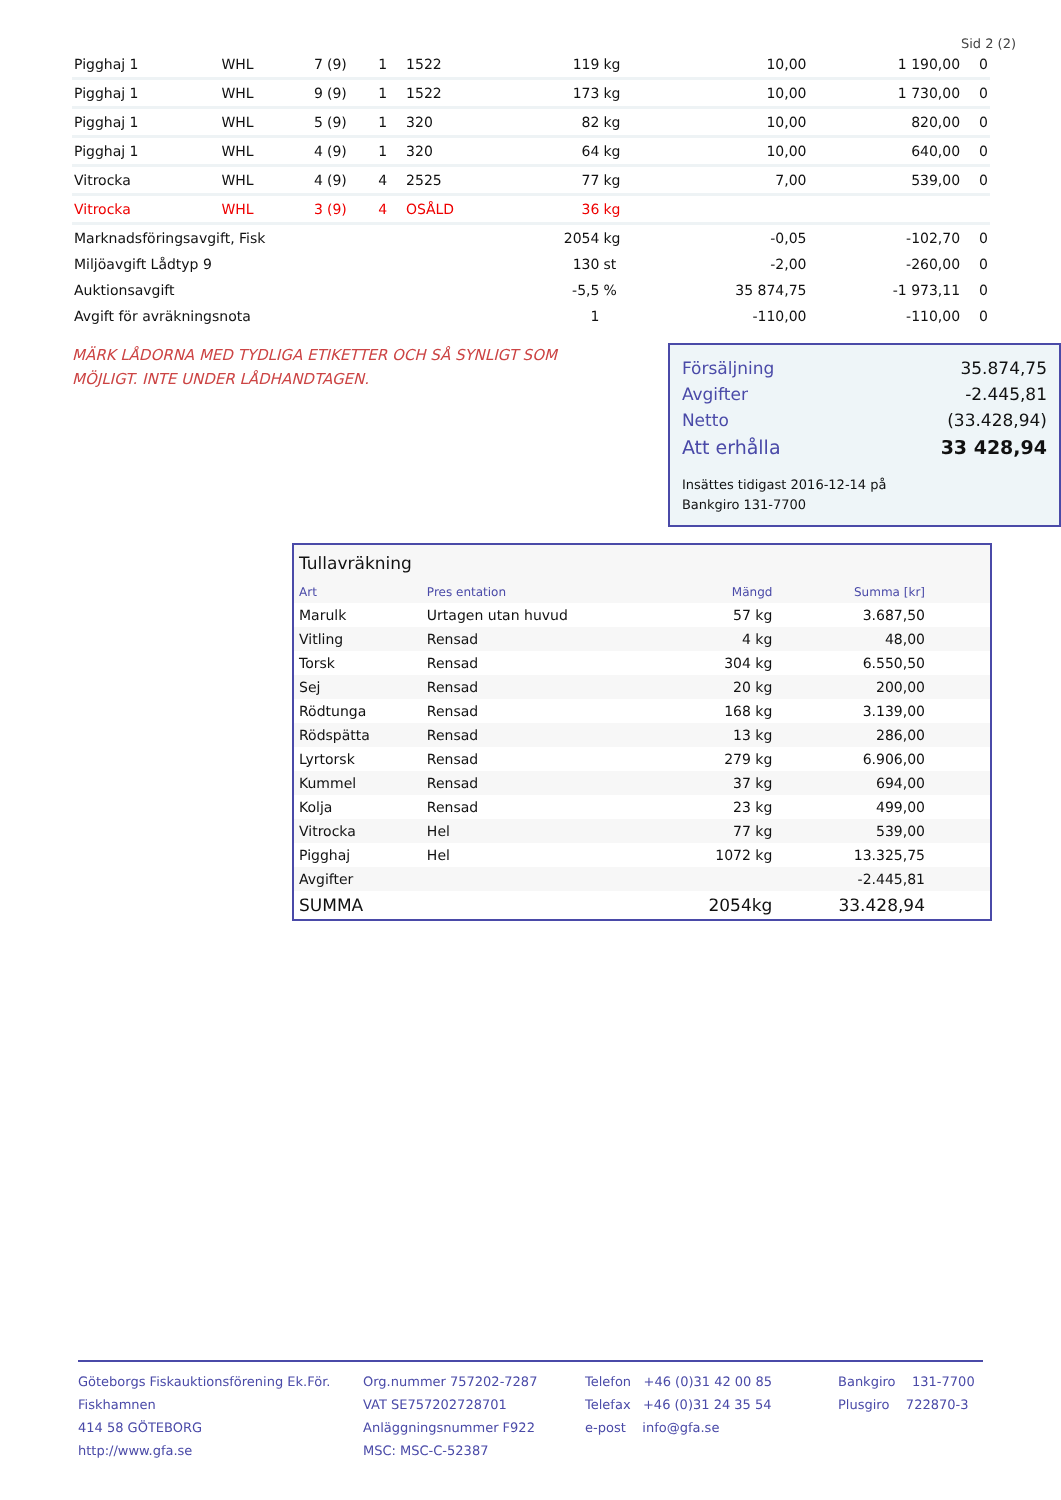Sid 2 (2)
| Pigghaj 1 | WHL | 7 | (9) | 1 | 1522 | 119 | kg | 10,00 | 1 190,00 | 0 |
| Pigghaj 1 | WHL | 9 | (9) | 1 | 1522 | 173 | kg | 10,00 | 1 730,00 | 0 |
| Pigghaj 1 | WHL | 5 | (9) | 1 | 320 | 82 | kg | 10,00 | 820,00 | 0 |
| Pigghaj 1 | WHL | 4 | (9) | 1 | 320 | 64 | kg | 10,00 | 640,00 | 0 |
| Vitrocka | WHL | 4 | (9) | 4 | 2525 | 77 | kg | 7,00 | 539,00 | 0 |
| Vitrocka | WHL | 3 | (9) | 4 | OSÅLD | 36 | kg | | | |
| Marknadsföringsavgift, Fisk | | | | | | 2054 | kg | -0,05 | -102,70 | 0 |
| Miljöavgift Lådtyp 9 | | | | | | 130 | st | -2,00 | -260,00 | 0 |
| Auktionsavgift | | | | | | -5,5 | % | 35 874,75 | -1 973,11 | 0 |
| Avgift för avräkningsnota | | | | | | 1 | | -110,00 | -110,00 | 0 |
MÄRK LÅDORNA MED TYDLIGA ETIKETTER OCH SÅ SYNLIGT SOM MÖJLIGT. INTE UNDER LÅDHANDTAGEN.
| Försäljning | 35.874,75 |
| Avgifter | -2.445,81 |
| Netto | (33.428,94) |
| Att erhålla | 33 428,94 |
Insättes tidigast 2016-12-14 på
Bankgiro 131-7700
Tullavräkning
| Art | Pres entation | Mängd | Summa [kr] | |
| --- | --- | --- | --- | --- |
| Marulk | Urtagen utan huvud | 57 kg | 3.687,50 | |
| Vitling | Rensad | 4 kg | 48,00 | |
| Torsk | Rensad | 304 kg | 6.550,50 | |
| Sej | Rensad | 20 kg | 200,00 | |
| Rödtunga | Rensad | 168 kg | 3.139,00 | |
| Rödspätta | Rensad | 13 kg | 286,00 | |
| Lyrtorsk | Rensad | 279 kg | 6.906,00 | |
| Kummel | Rensad | 37 kg | 694,00 | |
| Kolja | Rensad | 23 kg | 499,00 | |
| Vitrocka | Hel | 77 kg | 539,00 | |
| Pigghaj | Hel | 1072 kg | 13.325,75 | |
| Avgifter | | | -2.445,81 | |
| SUMMA | | 2054kg | 33.428,94 | |
Göteborgs Fiskauktionsförening Ek.För.
Fiskhamnen
414 58 GÖTEBORG
http://www.gfa.se
Org.nummer 757202-7287
VAT SE757202728701
Anläggningsnummer F922
MSC: MSC-C-52387
Telefon +46 (0)31 42 00 85
Telefax +46 (0)31 24 35 54
e-post info@gfa.se
Bankgiro 131-7700
Plusgiro 722870-3